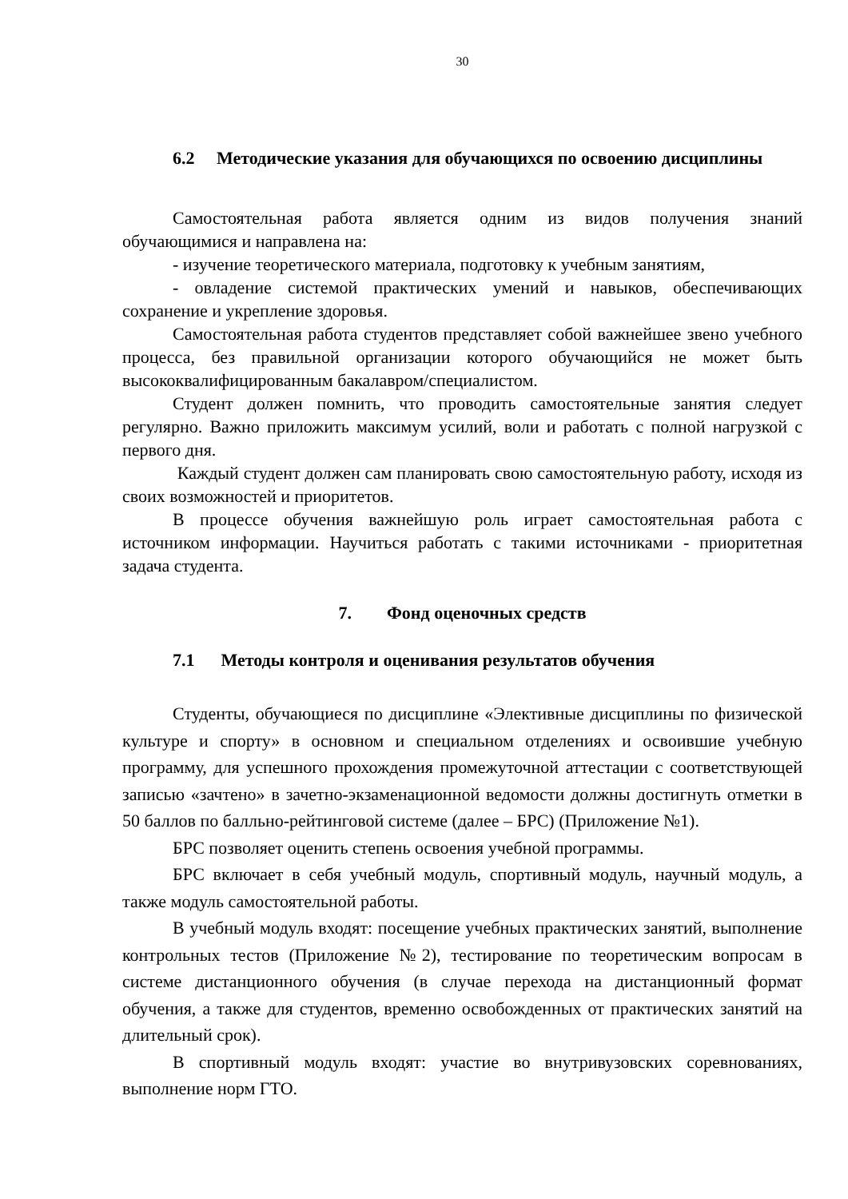30
6.2 Методические указания для обучающихся по освоению дисциплины
Самостоятельная работа является одним из видов получения знаний обучающимися и направлена на:
- изучение теоретического материала, подготовку к учебным занятиям,
- овладение системой практических умений и навыков, обеспечивающих сохранение и укрепление здоровья.
Самостоятельная работа студентов представляет собой важнейшее звено учебного процесса, без правильной организации которого обучающийся не может быть высококвалифицированным бакалавром/специалистом.
Студент должен помнить, что проводить самостоятельные занятия следует регулярно. Важно приложить максимум усилий, воли и работать с полной нагрузкой с первого дня.
Каждый студент должен сам планировать свою самостоятельную работу, исходя из своих возможностей и приоритетов.
В процессе обучения важнейшую роль играет самостоятельная работа с источником информации. Научиться работать с такими источниками - приоритетная задача студента.
7. Фонд оценочных средств
7.1 Методы контроля и оценивания результатов обучения
Студенты, обучающиеся по дисциплине «Элективные дисциплины по физической культуре и спорту» в основном и специальном отделениях и освоившие учебную программу, для успешного прохождения промежуточной аттестации с соответствующей записью «зачтено» в зачетно-экзаменационной ведомости должны достигнуть отметки в 50 баллов по балльно-рейтинговой системе (далее – БРС) (Приложение №1).
БРС позволяет оценить степень освоения учебной программы.
БРС включает в себя учебный модуль, спортивный модуль, научный модуль, а также модуль самостоятельной работы.
В учебный модуль входят: посещение учебных практических занятий, выполнение контрольных тестов (Приложение №2), тестирование по теоретическим вопросам в системе дистанционного обучения (в случае перехода на дистанционный формат обучения, а также для студентов, временно освобожденных от практических занятий на длительный срок).
В спортивный модуль входят: участие во внутривузовских соревнованиях, выполнение норм ГТО.